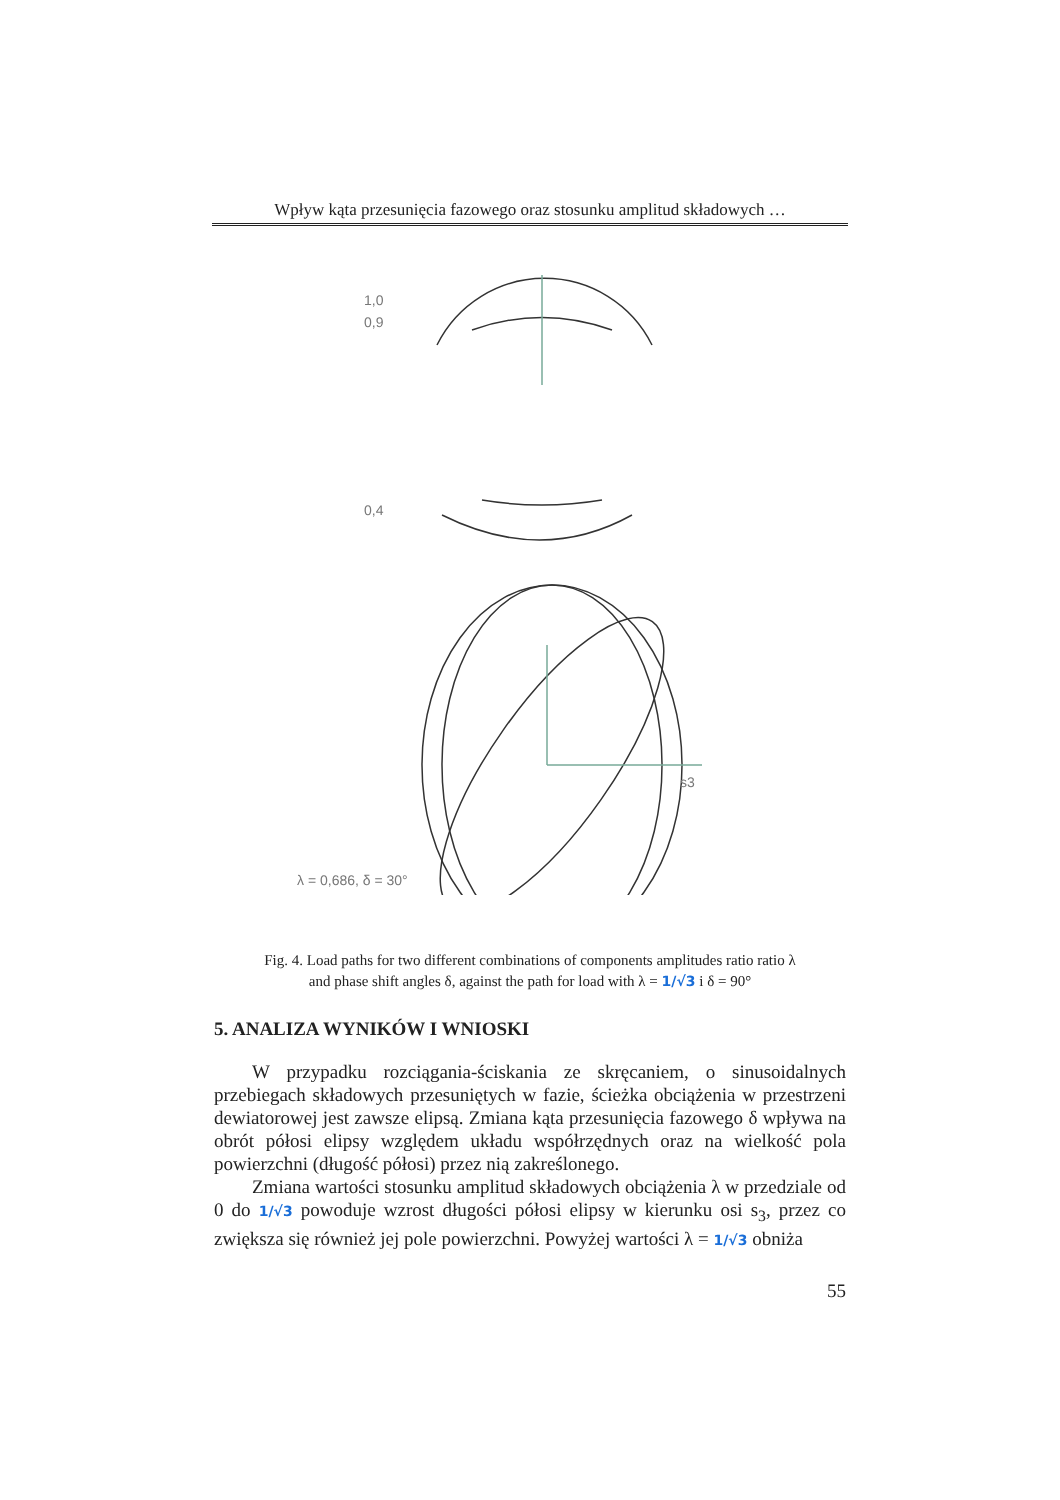Wpływ kąta przesunięcia fazowego oraz stosunku amplitud składowych …
1,0
0,9
0,4
s3
λ = 0,686, δ = 30°
Fig. 4. Load paths for two different combinations of components amplitudes ratio ratio λ
and phase shift angles δ, against the path for load with λ = 1/√3 i δ = 90°
5. ANALIZA WYNIKÓW I WNIOSKI
W przypadku rozciągania-ściskania ze skręcaniem, o sinusoidalnych przebiegach składowych przesuniętych w fazie, ścieżka obciążenia w przestrzeni dewiatorowej jest zawsze elipsą. Zmiana kąta przesunięcia fazowego δ wpływa na obrót półosi elipsy względem układu współrzędnych oraz na wielkość pola powierzchni (długość półosi) przez nią zakreślonego.
Zmiana wartości stosunku amplitud składowych obciążenia λ w przedziale od 0 do 1/√3 powoduje wzrost długości półosi elipsy w kierunku osi s<sub>3</sub>, przez co zwiększa się również jej pole powierzchni. Powyżej wartości λ = 1/√3 obniża
55